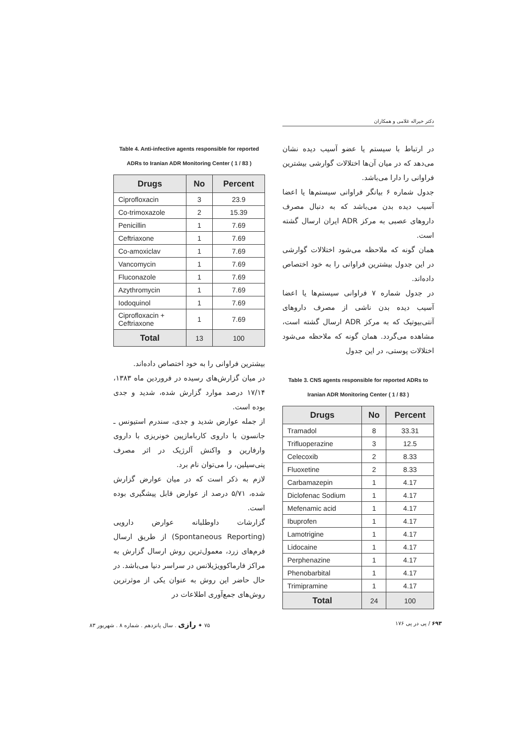دکتر خیراله غلامی و همکاران
در ارتباط با سیستم یا عضو آسیب دیده نشان می‌دهد که در میان آن‌ها اختلالات گوارشی بیشترین فراوانی را دارا می‌باشد.
جدول شماره ۶ بیانگر فراوانی سیستم‌ها یا اعضا آسیب دیده بدن می‌باشد که به دنبال مصرف داروهای عصبی به مرکز ADR ایران ارسال گشته است.
همان گونه که ملاحظه می‌شود اختلالات گوارشی در این جدول بیشترین فراوانی را به خود اختصاص داده‌اند.
در جدول شماره ۷ فراوانی سیستم‌ها یا اعضا آسیب دیده بدن ناشی از مصرف داروهای آنتی‌بیوتیک که به مرکز ADR ارسال گشته است، مشاهده می‌گردد. همان گونه که ملاحظه می‌شود اختلالات پوستی، در این جدول
Table 3. CNS agents responsible for reported ADRs to Iranian ADR Monitoring Center ( 1 / 83 )
| Drugs | No | Percent |
| --- | --- | --- |
| Tramadol | 8 | 33.31 |
| Trifluoperazine | 3 | 12.5 |
| Celecoxib | 2 | 8.33 |
| Fluoxetine | 2 | 8.33 |
| Carbamazepin | 1 | 4.17 |
| Diclofenac Sodium | 1 | 4.17 |
| Mefenamic acid | 1 | 4.17 |
| Ibuprofen | 1 | 4.17 |
| Lamotrigine | 1 | 4.17 |
| Lidocaine | 1 | 4.17 |
| Perphenazine | 1 | 4.17 |
| Phenobarbital | 1 | 4.17 |
| Trimipramine | 1 | 4.17 |
| Total | 24 | 100 |
Table 4. Anti-infective agents responsible for reported ADRs to Iranian ADR Monitoring Center ( 1 / 83 )
| Drugs | No | Percent |
| --- | --- | --- |
| Ciprofloxacin | 3 | 23.9 |
| Co-trimoxazole | 2 | 15.39 |
| Penicillin | 1 | 7.69 |
| Ceftriaxone | 1 | 7.69 |
| Co-amoxiclav | 1 | 7.69 |
| Vancomycin | 1 | 7.69 |
| Fluconazole | 1 | 7.69 |
| Azythromycin | 1 | 7.69 |
| Iodoquinol | 1 | 7.69 |
| Ciprofloxacin + Ceftriaxone | 1 | 7.69 |
| Total | 13 | 100 |
بیشترین فراوانی را به خود اختصاص داده‌اند.
در میان گزارش‌های رسیده در فروردین ماه ۱۳۸۳، ۱۷/۱۴ درصد موارد گزارش شده، شدید و جدی بوده است.
از جمله عوارض شدید و جدی، سندرم استیونس ـ جانسون با داروی کاربامازپین خونریزی با داروی وارفارین و واکنش آلرژیک در اثر مصرف پنی‌سیلین، را می‌توان نام برد.
لازم به ذکر است که در میان عوارض گزارش شده، ۵/۷۱ درصد از عوارض قابل پیشگیری بوده است.
گزارشات داوطلبانه عوارض دارویی (Spontaneous Reporting) از طریق ارسال فرم‌های زرد، معمول‌ترین روش ارسال گزارش به مراکز فارماکوویژیلانس در سراسر دنیا می‌باشد. در حال حاضر این روش به عنوان یکی از موثرترین روش‌های جمع‌آوری اطلاعات در
۷۵ ✦ رازی . سال پانزدهم . شماره ۸ . شهریور ۸۳
۶۹۳ / پی در پی ۱۷۶